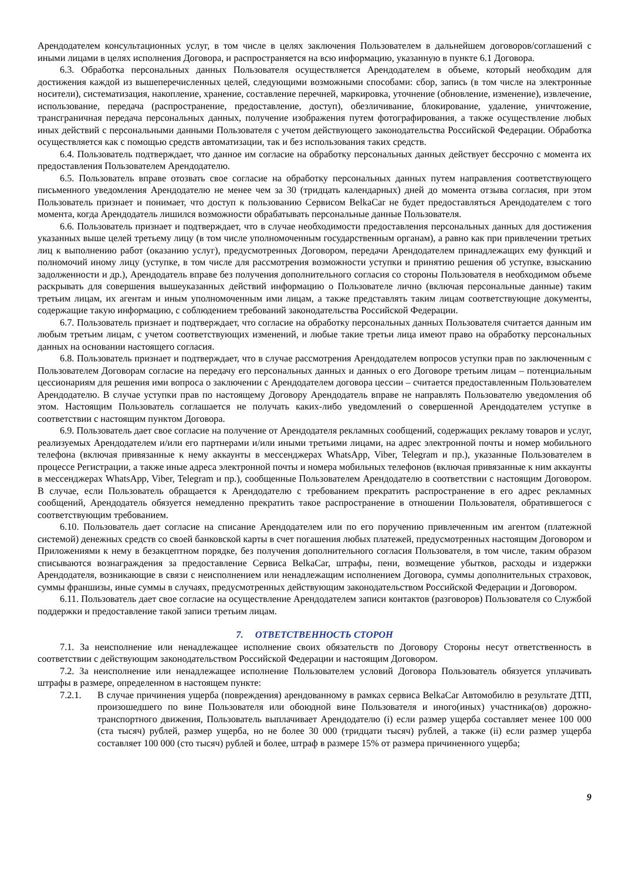Арендодателем консультационных услуг, в том числе в целях заключения Пользователем в дальнейшем договоров/соглашений с иными лицами в целях исполнения Договора, и распространяется на всю информацию, указанную в пункте 6.1 Договора.
6.3. Обработка персональных данных Пользователя осуществляется Арендодателем в объеме, который необходим для достижения каждой из вышеперечисленных целей, следующими возможными способами: сбор, запись (в том числе на электронные носители), систематизация, накопление, хранение, составление перечней, маркировка, уточнение (обновление, изменение), извлечение, использование, передача (распространение, предоставление, доступ), обезличивание, блокирование, удаление, уничтожение, трансграничная передача персональных данных, получение изображения путем фотографирования, а также осуществление любых иных действий с персональными данными Пользователя с учетом действующего законодательства Российской Федерации. Обработка осуществляется как с помощью средств автоматизации, так и без использования таких средств.
6.4. Пользователь подтверждает, что данное им согласие на обработку персональных данных действует бессрочно с момента их предоставления Пользователем Арендодателю.
6.5. Пользователь вправе отозвать свое согласие на обработку персональных данных путем направления соответствующего письменного уведомления Арендодателю не менее чем за 30 (тридцать календарных) дней до момента отзыва согласия, при этом Пользователь признает и понимает, что доступ к пользованию Сервисом BelkaCar не будет предоставляться Арендодателем с того момента, когда Арендодатель лишился возможности обрабатывать персональные данные Пользователя.
6.6. Пользователь признает и подтверждает, что в случае необходимости предоставления персональных данных для достижения указанных выше целей третьему лицу (в том числе уполномоченным государственным органам), а равно как при привлечении третьих лиц к выполнению работ (оказанию услуг), предусмотренных Договором, передачи Арендодателем принадлежащих ему функций и полномочий иному лицу (уступке, в том числе для рассмотрения возможности уступки и принятию решения об уступке, взысканию задолженности и др.), Арендодатель вправе без получения дополнительного согласия со стороны Пользователя в необходимом объеме раскрывать для совершения вышеуказанных действий информацию о Пользователе лично (включая персональные данные) таким третьим лицам, их агентам и иным уполномоченным ими лицам, а также представлять таким лицам соответствующие документы, содержащие такую информацию, с соблюдением требований законодательства Российской Федерации.
6.7. Пользователь признает и подтверждает, что согласие на обработку персональных данных Пользователя считается данным им любым третьим лицам, с учетом соответствующих изменений, и любые такие третьи лица имеют право на обработку персональных данных на основании настоящего согласия.
6.8. Пользователь признает и подтверждает, что в случае рассмотрения Арендодателем вопросов уступки прав по заключенным с Пользователем Договорам согласие на передачу его персональных данных и данных о его Договоре третьим лицам – потенциальным цессионариям для решения ими вопроса о заключении с Арендодателем договора цессии – считается предоставленным Пользователем Арендодателю. В случае уступки прав по настоящему Договору Арендодатель вправе не направлять Пользователю уведомления об этом. Настоящим Пользователь соглашается не получать каких-либо уведомлений о совершенной Арендодателем уступке в соответствии с настоящим пунктом Договора.
6.9. Пользователь дает свое согласие на получение от Арендодателя рекламных сообщений, содержащих рекламу товаров и услуг, реализуемых Арендодателем и/или его партнерами и/или иными третьими лицами, на адрес электронной почты и номер мобильного телефона (включая привязанные к нему аккаунты в мессенджерах WhatsApp, Viber, Telegram и пр.), указанные Пользователем в процессе Регистрации, а также иные адреса электронной почты и номера мобильных телефонов (включая привязанные к ним аккаунты в мессенджерах WhatsApp, Viber, Telegram и пр.), сообщенные Пользователем Арендодателю в соответствии с настоящим Договором. В случае, если Пользователь обращается к Арендодателю с требованием прекратить распространение в его адрес рекламных сообщений, Арендодатель обязуется немедленно прекратить такое распространение в отношении Пользователя, обратившегося с соответствующим требованием.
6.10. Пользователь дает согласие на списание Арендодателем или по его поручению привлеченным им агентом (платежной системой) денежных средств со своей банковской карты в счет погашения любых платежей, предусмотренных настоящим Договором и Приложениями к нему в безакцептном порядке, без получения дополнительного согласия Пользователя, в том числе, таким образом списываются вознаграждения за предоставление Сервиса BelkaCar, штрафы, пени, возмещение убытков, расходы и издержки Арендодателя, возникающие в связи с неисполнением или ненадлежащим исполнением Договора, суммы дополнительных страховок, суммы франшизы, иные суммы в случаях, предусмотренных действующим законодательством Российской Федерации и Договором.
6.11. Пользователь дает свое согласие на осуществление Арендодателем записи контактов (разговоров) Пользователя со Службой поддержки и предоставление такой записи третьим лицам.
7. ОТВЕТСТВЕННОСТЬ СТОРОН
7.1. За неисполнение или ненадлежащее исполнение своих обязательств по Договору Стороны несут ответственность в соответствии с действующим законодательством Российской Федерации и настоящим Договором.
7.2. За неисполнение или ненадлежащее исполнение Пользователем условий Договора Пользователь обязуется уплачивать штрафы в размере, определенном в настоящем пункте:
7.2.1. В случае причинения ущерба (повреждения) арендованному в рамках сервиса BelkaCar Автомобилю в результате ДТП, произошедшего по вине Пользователя или обоюдной вине Пользователя и иного(иных) участника(ов) дорожно-транспортного движения, Пользователь выплачивает Арендодателю (i) если размер ущерба составляет менее 100 000 (ста тысяч) рублей, размер ущерба, но не более 30 000 (тридцати тысяч) рублей, а также (ii) если размер ущерба составляет 100 000 (сто тысяч) рублей и более, штраф в размере 15% от размера причиненного ущерба;
9